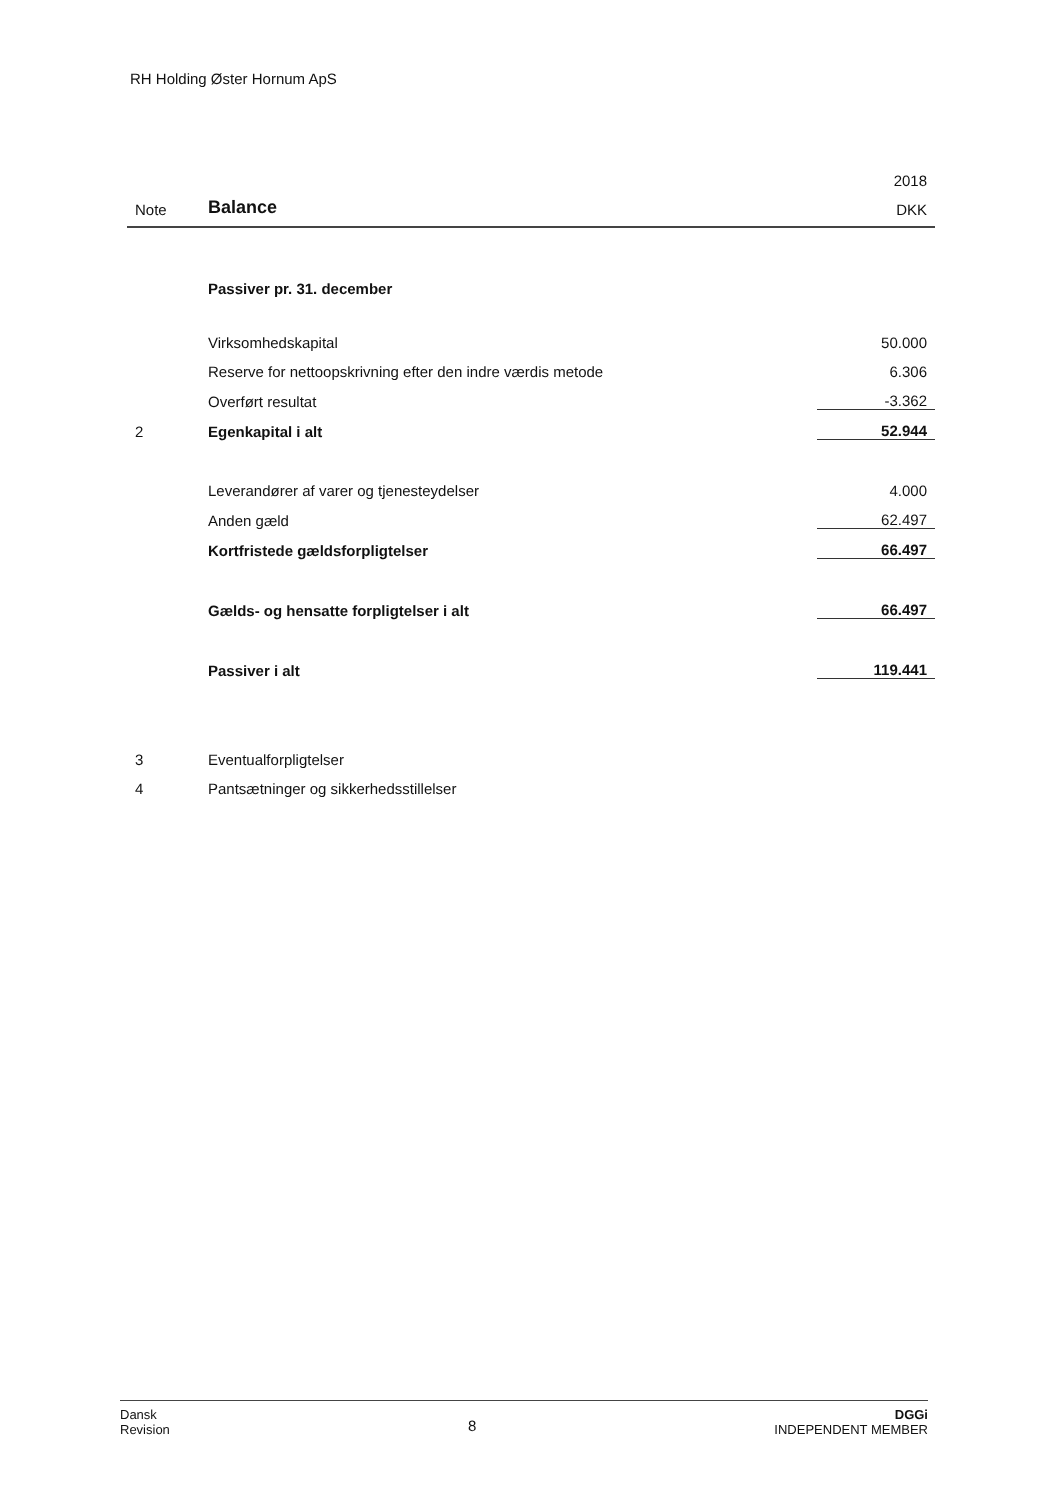RH Holding Øster Hornum ApS
| | | 2018 |
| Note | Balance | DKK |
| | Passiver pr. 31. december | |
| | Virksomhedskapital | 50.000 |
| | Reserve for nettoopskrivning efter den indre værdis metode | 6.306 |
| | Overført resultat | -3.362 |
| 2 | Egenkapital i alt | 52.944 |
| | Leverandører af varer og tjenesteydelser | 4.000 |
| | Anden gæld | 62.497 |
| | Kortfristede gældsforpligtelser | 66.497 |
| | Gælds- og hensatte forpligtelser i alt | 66.497 |
| | Passiver i alt | 119.441 |
| 3 | Eventualforpligtelser | |
| 4 | Pantsætninger og sikkerhedsstillelser | |
Dansk
Revision
8
DGGi
INDEPENDENT MEMBER